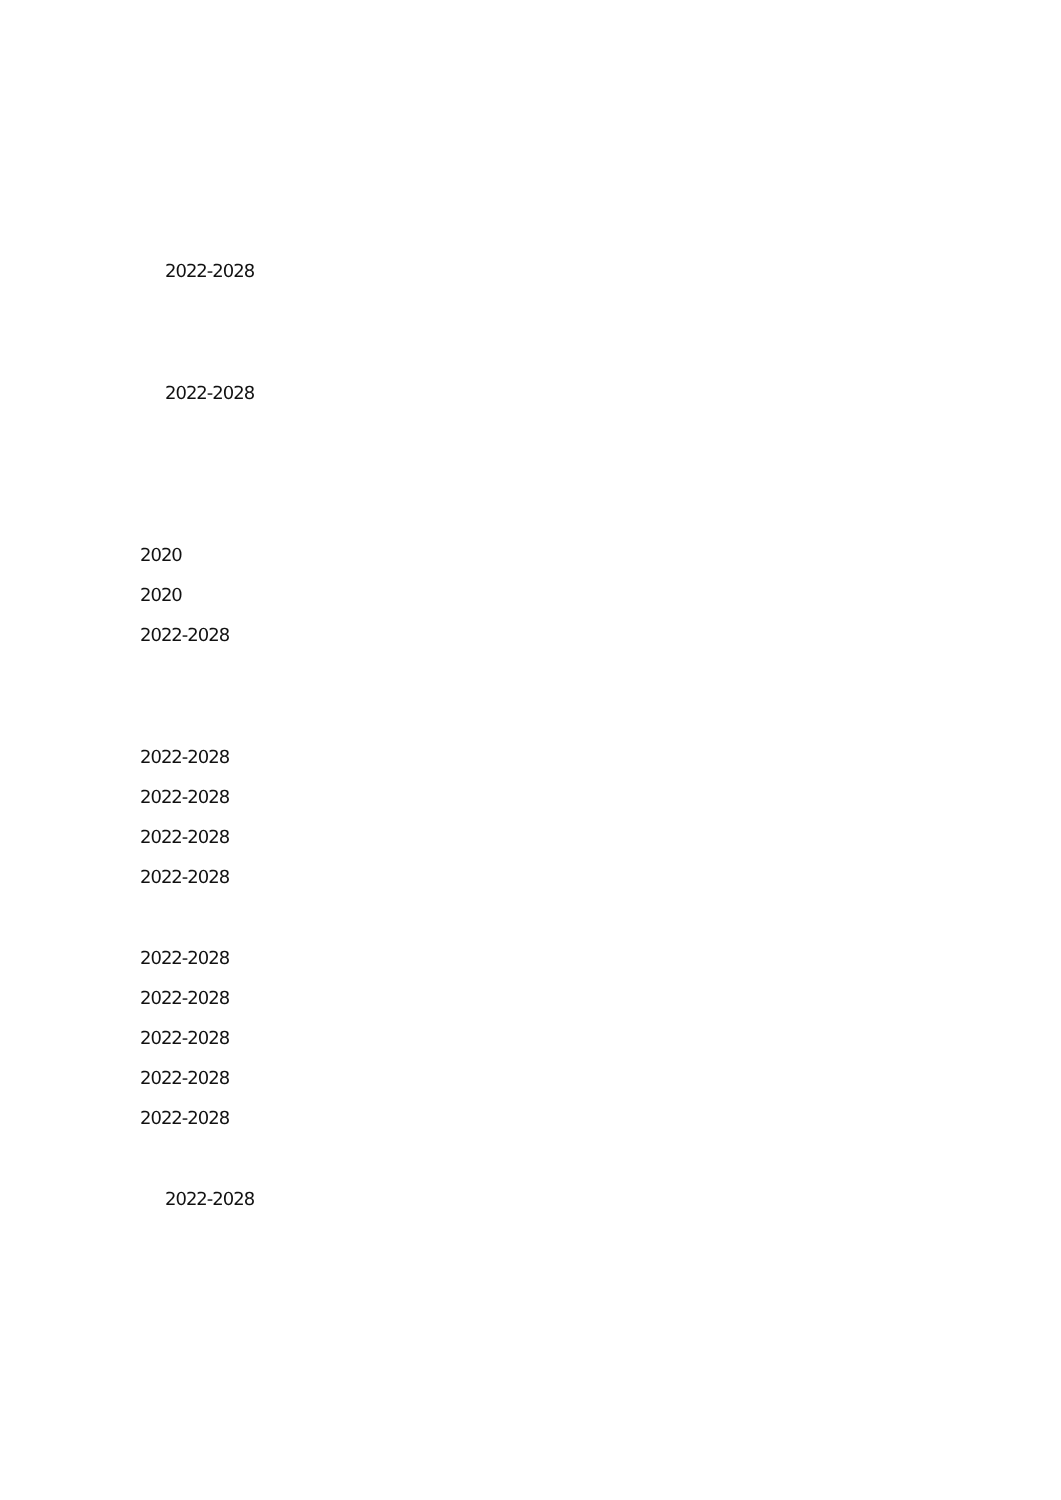2022-2028
2022-2028
2020
2020
2022-2028
2022-2028
2022-2028
2022-2028
2022-2028
2022-2028
2022-2028
2022-2028
2022-2028
2022-2028
2022-2028